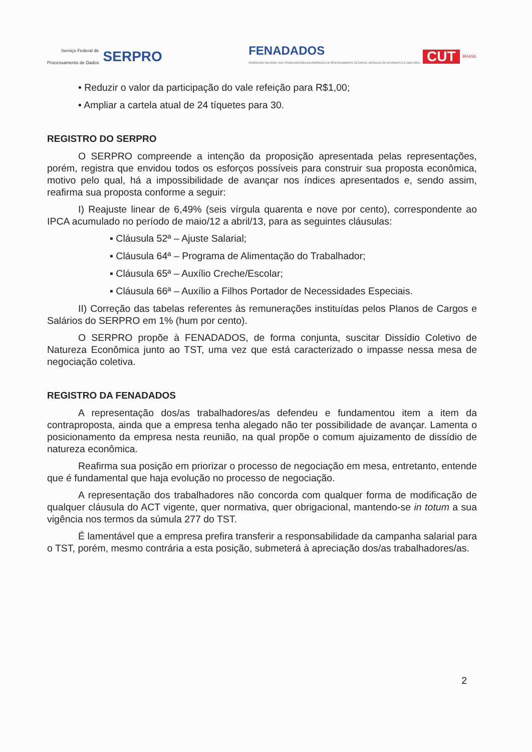Serviço Federal de
Processamento de Dados SERPRO
FENADADOS
FEDERAÇÃO NACIONAL DOS TRABALHADORES EM EMPRESAS DE PROCESSAMENTO DE DADOS, SERVIÇOS DE INFORMÁTICA E SIMILARES
CUT
BRASIL
• Reduzir o valor da participação do vale refeição para R$1,00;
• Ampliar a cartela atual de 24 tíquetes para 30.
REGISTRO DO SERPRO
O SERPRO compreende a intenção da proposição apresentada pelas representações, porém, registra que envidou todos os esforços possíveis para construir sua proposta econômica, motivo pelo qual, há a impossibilidade de avançar nos índices apresentados e, sendo assim, reafirma sua proposta conforme a seguir:
I) Reajuste linear de 6,49% (seis vírgula quarenta e nove por cento), correspondente ao IPCA acumulado no período de maio/12 a abril/13, para as seguintes cláusulas:
▪ Cláusula 52ª – Ajuste Salarial;
▪ Cláusula 64ª – Programa de Alimentação do Trabalhador;
▪ Cláusula 65ª – Auxílio Creche/Escolar;
▪ Cláusula 66ª – Auxílio a Filhos Portador de Necessidades Especiais.
II) Correção das tabelas referentes às remunerações instituídas pelos Planos de Cargos e Salários do SERPRO em 1% (hum por cento).
O SERPRO propõe à FENADADOS, de forma conjunta, suscitar Dissídio Coletivo de Natureza Econômica junto ao TST, uma vez que está caracterizado o impasse nessa mesa de negociação coletiva.
REGISTRO DA FENADADOS
A representação dos/as trabalhadores/as defendeu e fundamentou item a item da contraproposta, ainda que a empresa tenha alegado não ter possibilidade de avançar. Lamenta o posicionamento da empresa nesta reunião, na qual propõe o comum ajuizamento de dissídio de natureza econômica.
Reafirma sua posição em priorizar o processo de negociação em mesa, entretanto, entende que é fundamental que haja evolução no processo de negociação.
A representação dos trabalhadores não concorda com qualquer forma de modificação de qualquer cláusula do ACT vigente, quer normativa, quer obrigacional, mantendo-se in totum a sua vigência nos termos da súmula 277 do TST.
É lamentável que a empresa prefira transferir a responsabilidade da campanha salarial para o TST, porém, mesmo contrária a esta posição, submeterá à apreciação dos/as trabalhadores/as.
2